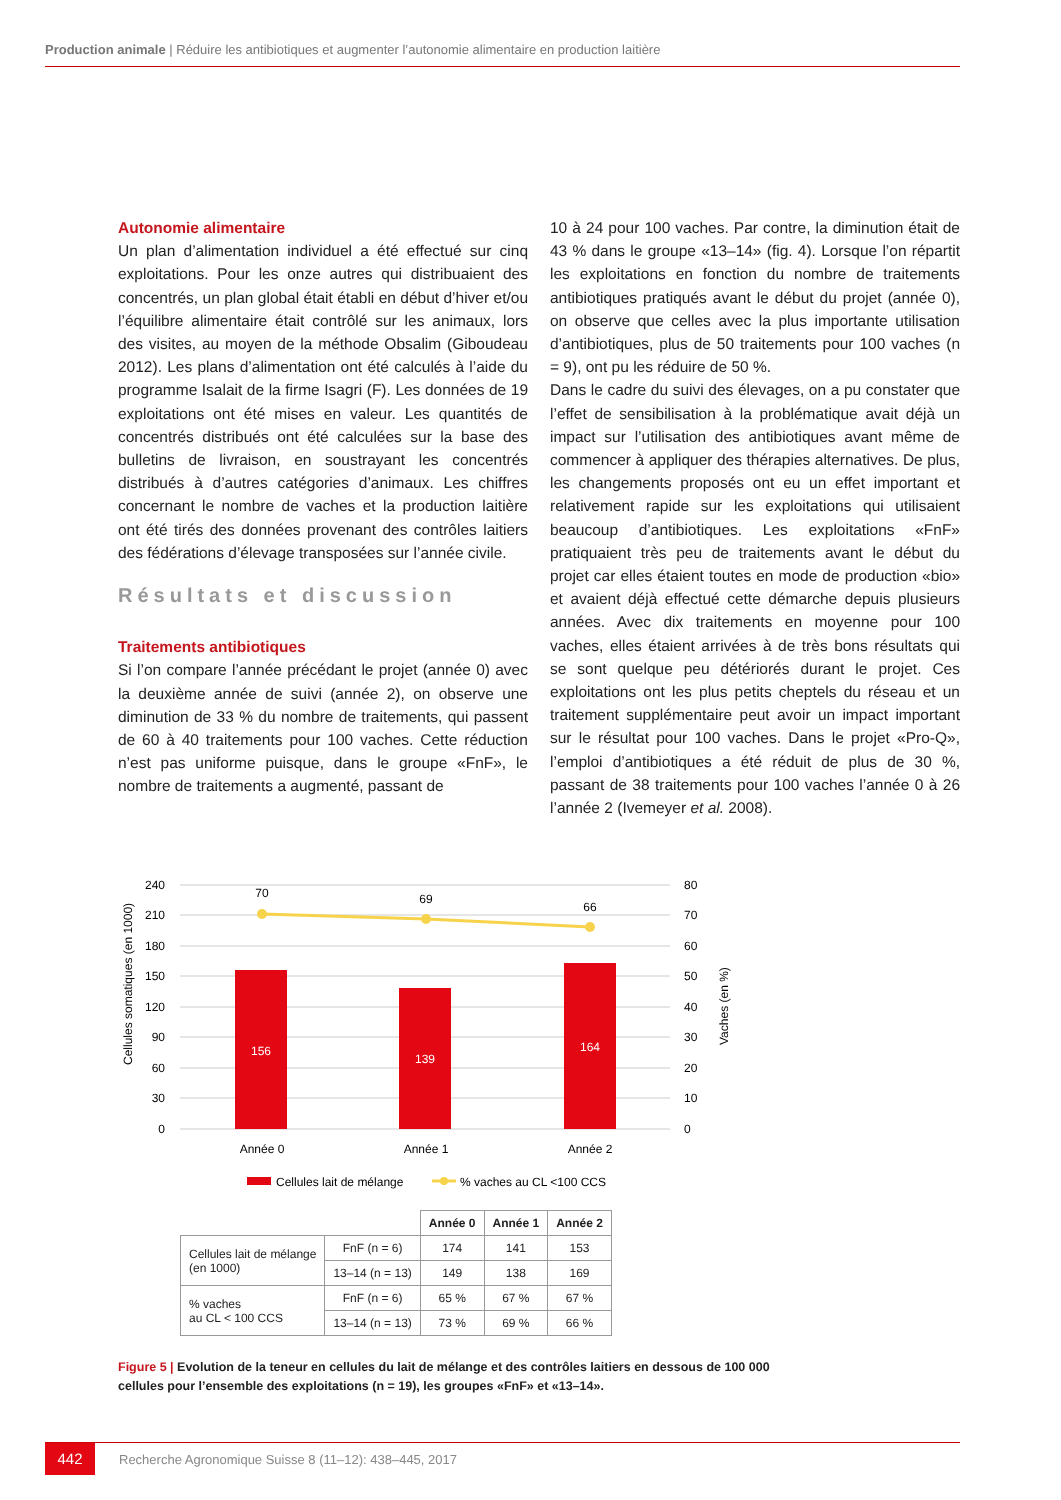Production animale | Réduire les antibiotiques et augmenter l’autonomie alimentaire en production laitière
Autonomie alimentaire
Un plan d’alimentation individuel a été effectué sur cinq exploitations. Pour les onze autres qui distribuaient des concentrés, un plan global était établi en début d’hiver et/ou l’équilibre alimentaire était contrôlé sur les animaux, lors des visites, au moyen de la méthode Obsalim (Giboudeau 2012). Les plans d’alimentation ont été calculés à l’aide du programme Isalait de la firme Isagri (F). Les données de 19 exploitations ont été mises en valeur. Les quantités de concentrés distribués ont été calculées sur la base des bulletins de livraison, en soustrayant les concentrés distribués à d’autres catégories d’animaux. Les chiffres concernant le nombre de vaches et la production laitière ont été tirés des données provenant des contrôles laitiers des fédérations d’élevage transposées sur l’année civile.
Résultats et discussion
Traitements antibiotiques
Si l’on compare l’année précédant le projet (année 0) avec la deuxième année de suivi (année 2), on observe une diminution de 33 % du nombre de traitements, qui passent de 60 à 40 traitements pour 100 vaches. Cette réduction n’est pas uniforme puisque, dans le groupe «FnF», le nombre de traitements a augmenté, passant de
10 à 24 pour 100 vaches. Par contre, la diminution était de 43 % dans le groupe «13–14» (fig. 4). Lorsque l’on répartit les exploitations en fonction du nombre de traitements antibiotiques pratiqués avant le début du projet (année 0), on observe que celles avec la plus importante utilisation d’antibiotiques, plus de 50 traitements pour 100 vaches (n = 9), ont pu les réduire de 50 %.
Dans le cadre du suivi des élevages, on a pu constater que l’effet de sensibilisation à la problématique avait déjà un impact sur l’utilisation des antibiotiques avant même de commencer à appliquer des thérapies alternatives. De plus, les changements proposés ont eu un effet important et relativement rapide sur les exploitations qui utilisaient beaucoup d’antibiotiques. Les exploitations «FnF» pratiquaient très peu de traitements avant le début du projet car elles étaient toutes en mode de production «bio» et avaient déjà effectué cette démarche depuis plusieurs années. Avec dix traitements en moyenne pour 100 vaches, elles étaient arrivées à de très bons résultats qui se sont quelque peu détériorés durant le projet. Ces exploitations ont les plus petits cheptels du réseau et un traitement supplémentaire peut avoir un impact important sur le résultat pour 100 vaches. Dans le projet «Pro-Q», l’emploi d’antibiotiques a été réduit de plus de 30 %, passant de 38 traitements pour 100 vaches l’année 0 à 26 l’année 2 (Ivemeyer et al. 2008).
240
210
180
150
120
90
60
30
0
80
70
60
50
40
30
20
10
0
Cellules somatiques (en 1000)
Vaches (en %)
156
139
164
70
69
66
Année 0
Année 1
Année 2
Cellules lait de mélange
% vaches au CL <100 CCS
| | | Année 0 | Année 1 | Année 2 |
| --- | --- | --- | --- | --- |
| Cellules lait de mélange (en 1000) | FnF (n = 6) | 174 | 141 | 153 |
| | 13–14 (n = 13) | 149 | 138 | 169 |
| % vaches au CL < 100 CCS | FnF (n = 6) | 65 % | 67 % | 67 % |
| | 13–14 (n = 13) | 73 % | 69 % | 66 % |
Figure 5 | Evolution de la teneur en cellules du lait de mélange et des contrôles laitiers en dessous de 100 000 cellules pour l’ensemble des exploitations (n = 19), les groupes «FnF» et «13–14».
442
Recherche Agronomique Suisse 8 (11–12): 438–445, 2017